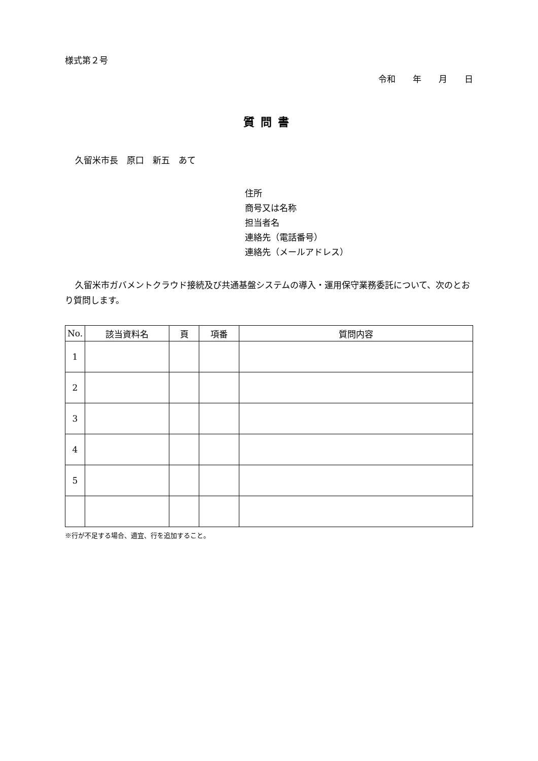様式第２号
令和　　年　　月　　日
質問書
久留米市長　原口　新五　あて
住所
商号又は名称
担当者名
連絡先（電話番号）
連絡先（メールアドレス）
久留米市ガバメントクラウド接続及び共通基盤システムの導入・運用保守業務委託について、次のとおり質問します。
| No. | 該当資料名 | 頁 | 項番 | 質問内容 |
| --- | --- | --- | --- | --- |
| 1 | | | | |
| 2 | | | | |
| 3 | | | | |
| 4 | | | | |
| 5 | | | | |
※行が不足する場合、適宜、行を追加すること。